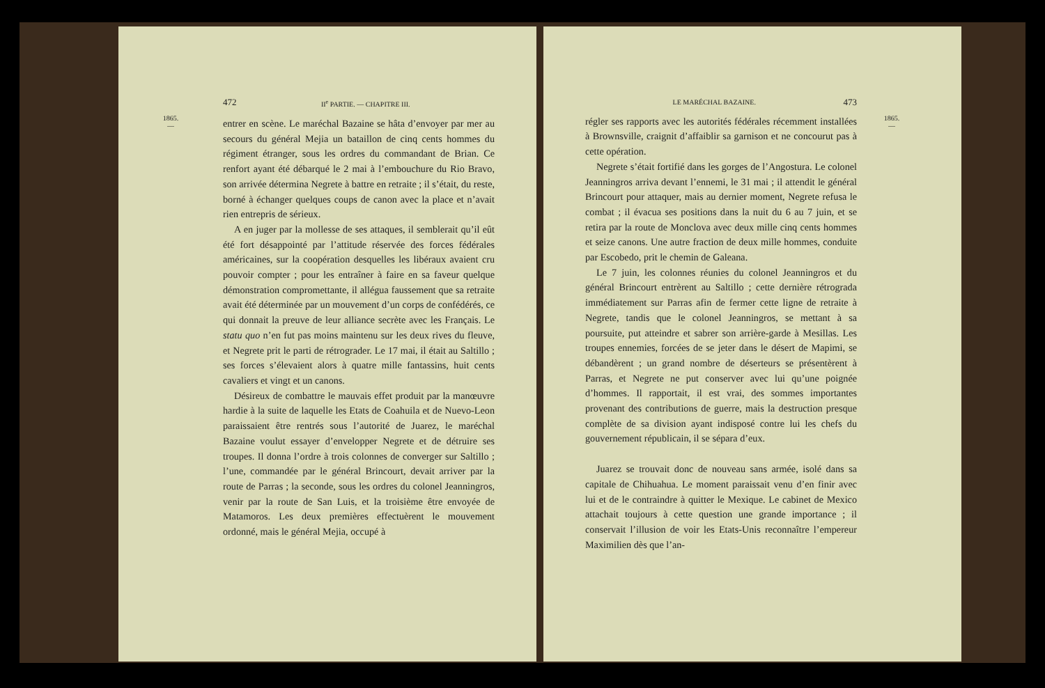1865.
—
472 II<sup>e</sup> PARTIE. — CHAPITRE III.
entrer en scène. Le maréchal Bazaine se hâta d’envoyer par mer au secours du général Mejia un bataillon de cinq cents hommes du régiment étranger, sous les ordres du commandant de Brian. Ce renfort ayant été débarqué le 2 mai à l’embouchure du Rio Bravo, son arrivée détermina Negrete à battre en retraite ; il s’était, du reste, borné à échanger quelques coups de canon avec la place et n’avait rien entrepris de sérieux.
A en juger par la mollesse de ses attaques, il semblerait qu’il eût été fort désappointé par l’attitude réservée des forces fédérales américaines, sur la coopération desquelles les libéraux avaient cru pouvoir compter ; pour les entraîner à faire en sa faveur quelque démonstration compromettante, il allégua faussement que sa retraite avait été déterminée par un mouvement d’un corps de confédérés, ce qui donnait la preuve de leur alliance secrète avec les Français. Le statu quo n’en fut pas moins maintenu sur les deux rives du fleuve, et Negrete prit le parti de rétrograder. Le 17 mai, il était au Saltillo ; ses forces s’élevaient alors à quatre mille fantassins, huit cents cavaliers et vingt et un canons.
Désireux de combattre le mauvais effet produit par la manœuvre hardie à la suite de laquelle les Etats de Coahuila et de Nuevo-Leon paraissaient être rentrés sous l’autorité de Juarez, le maréchal Bazaine voulut essayer d’envelopper Negrete et de détruire ses troupes. Il donna l’ordre à trois colonnes de converger sur Saltillo ; l’une, commandée par le général Brincourt, devait arriver par la route de Parras ; la seconde, sous les ordres du colonel Jeanningros, venir par la route de San Luis, et la troisième être envoyée de Matamoros. Les deux premières effectuèrent le mouvement ordonné, mais le général Mejia, occupé à
LE MARÉCHAL BAZAINE. 473
régler ses rapports avec les autorités fédérales récemment installées à Brownsville, craignit d’affaiblir sa garnison et ne concourut pas à cette opération.
Negrete s’était fortifié dans les gorges de l’Angostura. Le colonel Jeanningros arriva devant l’ennemi, le 31 mai ; il attendit le général Brincourt pour attaquer, mais au dernier moment, Negrete refusa le combat ; il évacua ses positions dans la nuit du 6 au 7 juin, et se retira par la route de Monclova avec deux mille cinq cents hommes et seize canons. Une autre fraction de deux mille hommes, conduite par Escobedo, prit le chemin de Galeana.
Le 7 juin, les colonnes réunies du colonel Jeanningros et du général Brincourt entrèrent au Saltillo ; cette dernière rétrograda immédiatement sur Parras afin de fermer cette ligne de retraite à Negrete, tandis que le colonel Jeanningros, se mettant à sa poursuite, put atteindre et sabrer son arrière-garde à Mesillas. Les troupes ennemies, forcées de se jeter dans le désert de Mapimi, se débandèrent ; un grand nombre de déserteurs se présentèrent à Parras, et Negrete ne put conserver avec lui qu’une poignée d’hommes. Il rapportait, il est vrai, des sommes importantes provenant des contributions de guerre, mais la destruction presque complète de sa division ayant indisposé contre lui les chefs du gouvernement républicain, il se sépara d’eux.
Juarez se trouvait donc de nouveau sans armée, isolé dans sa capitale de Chihuahua. Le moment paraissait venu d’en finir avec lui et de le contraindre à quitter le Mexique. Le cabinet de Mexico attachait toujours à cette question une grande importance ; il conservait l’illusion de voir les Etats-Unis reconnaître l’empereur Maximilien dès que l’an-
1865.
—